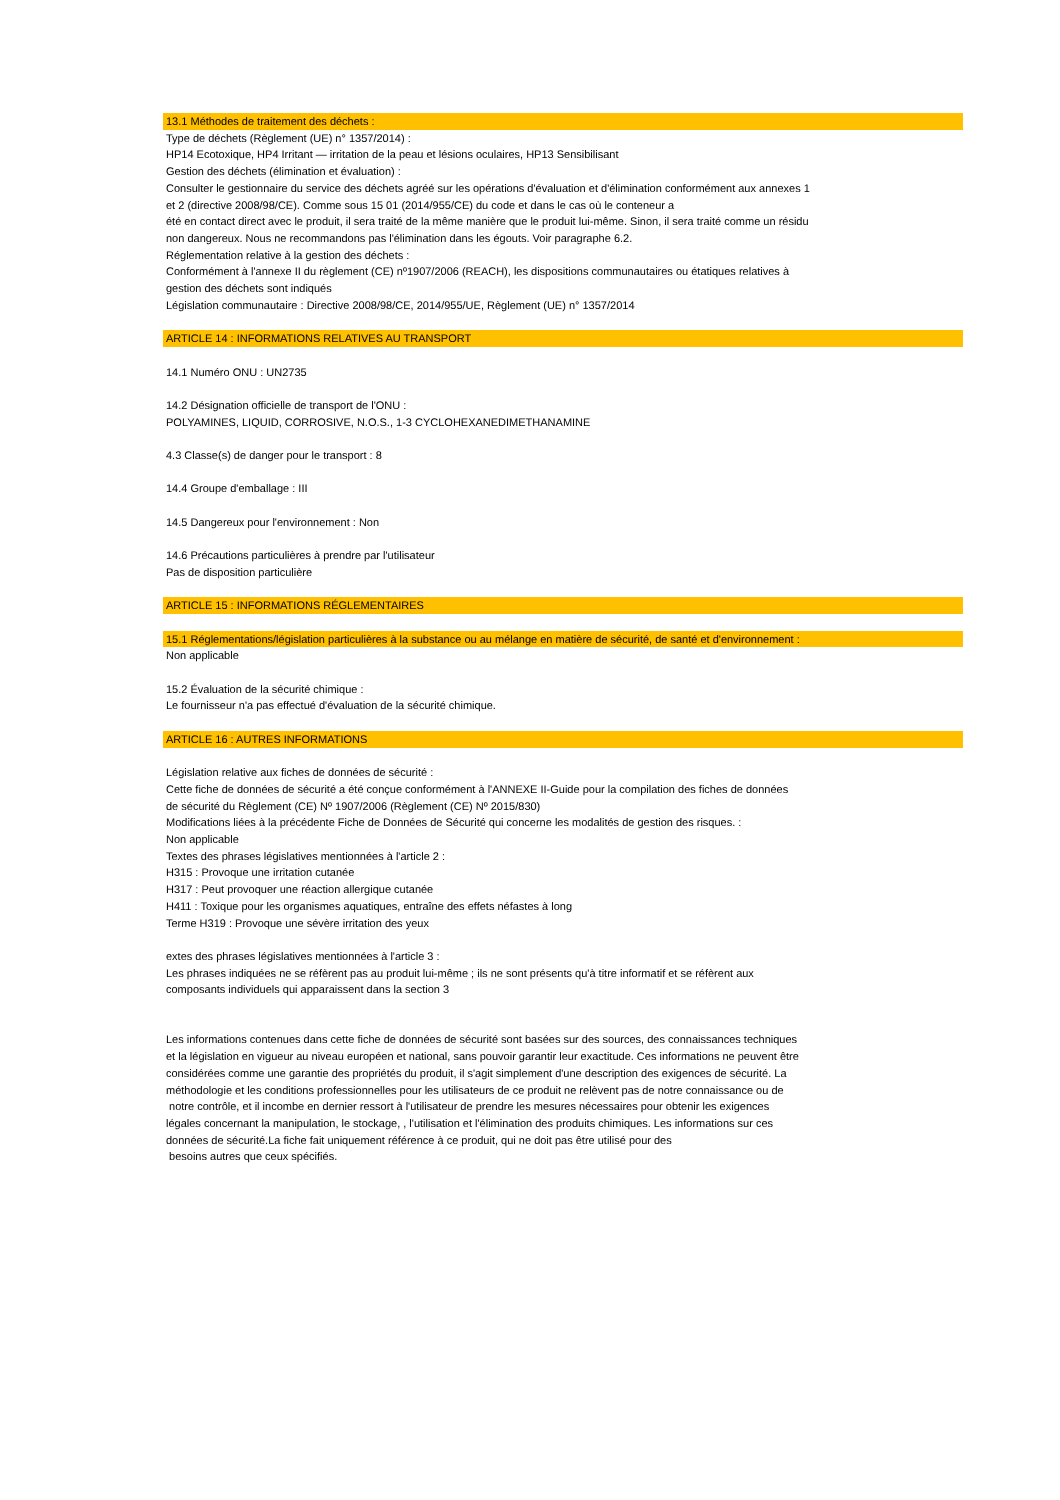13.1 Méthodes de traitement des déchets :
Type de déchets (Règlement (UE) n° 1357/2014) :
HP14 Ecotoxique, HP4 Irritant — irritation de la peau et lésions oculaires, HP13 Sensibilisant
Gestion des déchets (élimination et évaluation) :
Consulter le gestionnaire du service des déchets agréé sur les opérations d'évaluation et d'élimination conformément aux annexes 1
et 2 (directive 2008/98/CE). Comme sous 15 01 (2014/955/CE) du code et dans le cas où le conteneur a
été en contact direct avec le produit, il sera traité de la même manière que le produit lui-même. Sinon, il sera traité comme un résidu
non dangereux. Nous ne recommandons pas l'élimination dans les égouts. Voir paragraphe 6.2.
Réglementation relative à la gestion des déchets :
Conformément à l'annexe II du règlement (CE) nº1907/2006 (REACH), les dispositions communautaires ou étatiques relatives à
gestion des déchets sont indiqués
Législation communautaire : Directive 2008/98/CE, 2014/955/UE, Règlement (UE) n° 1357/2014
ARTICLE 14 : INFORMATIONS RELATIVES AU TRANSPORT
14.1 Numéro ONU : UN2735
14.2 Désignation officielle de transport de l'ONU :
POLYAMINES, LIQUID, CORROSIVE, N.O.S., 1-3 CYCLOHEXANEDIMETHANAMINE
4.3 Classe(s) de danger pour le transport : 8
14.4 Groupe d'emballage : III
14.5 Dangereux pour l'environnement : Non
14.6 Précautions particulières à prendre par l'utilisateur
Pas de disposition particulière
ARTICLE 15 : INFORMATIONS RÉGLEMENTAIRES
15.1 Réglementations/législation particulières à la substance ou au mélange en matière de sécurité, de santé et d'environnement :
Non applicable
15.2 Évaluation de la sécurité chimique :
Le fournisseur n'a pas effectué d'évaluation de la sécurité chimique.
ARTICLE 16 : AUTRES INFORMATIONS
Législation relative aux fiches de données de sécurité :
Cette fiche de données de sécurité a été conçue conformément à l'ANNEXE II-Guide pour la compilation des fiches de données
de sécurité du Règlement (CE) Nº 1907/2006 (Règlement (CE) Nº 2015/830)
Modifications liées à la précédente Fiche de Données de Sécurité qui concerne les modalités de gestion des risques. :
Non applicable
Textes des phrases législatives mentionnées à l'article 2 :
H315 : Provoque une irritation cutanée
H317 : Peut provoquer une réaction allergique cutanée
H411 : Toxique pour les organismes aquatiques, entraîne des effets néfastes à long
Terme H319 : Provoque une sévère irritation des yeux
extes des phrases législatives mentionnées à l'article 3 :
Les phrases indiquées ne se réfèrent pas au produit lui-même ; ils ne sont présents qu'à titre informatif et se réfèrent aux
composants individuels qui apparaissent dans la section 3
Les informations contenues dans cette fiche de données de sécurité sont basées sur des sources, des connaissances techniques
et la législation en vigueur au niveau européen et national, sans pouvoir garantir leur exactitude. Ces informations ne peuvent être
considérées comme une garantie des propriétés du produit, il s'agit simplement d'une description des exigences de sécurité. La
méthodologie et les conditions professionnelles pour les utilisateurs de ce produit ne relèvent pas de notre connaissance ou de
notre contrôle, et il incombe en dernier ressort à l'utilisateur de prendre les mesures nécessaires pour obtenir les exigences
légales concernant la manipulation, le stockage, , l'utilisation et l'élimination des produits chimiques. Les informations sur ces
données de sécurité.La fiche fait uniquement référence à ce produit, qui ne doit pas être utilisé pour des
besoins autres que ceux spécifiés.